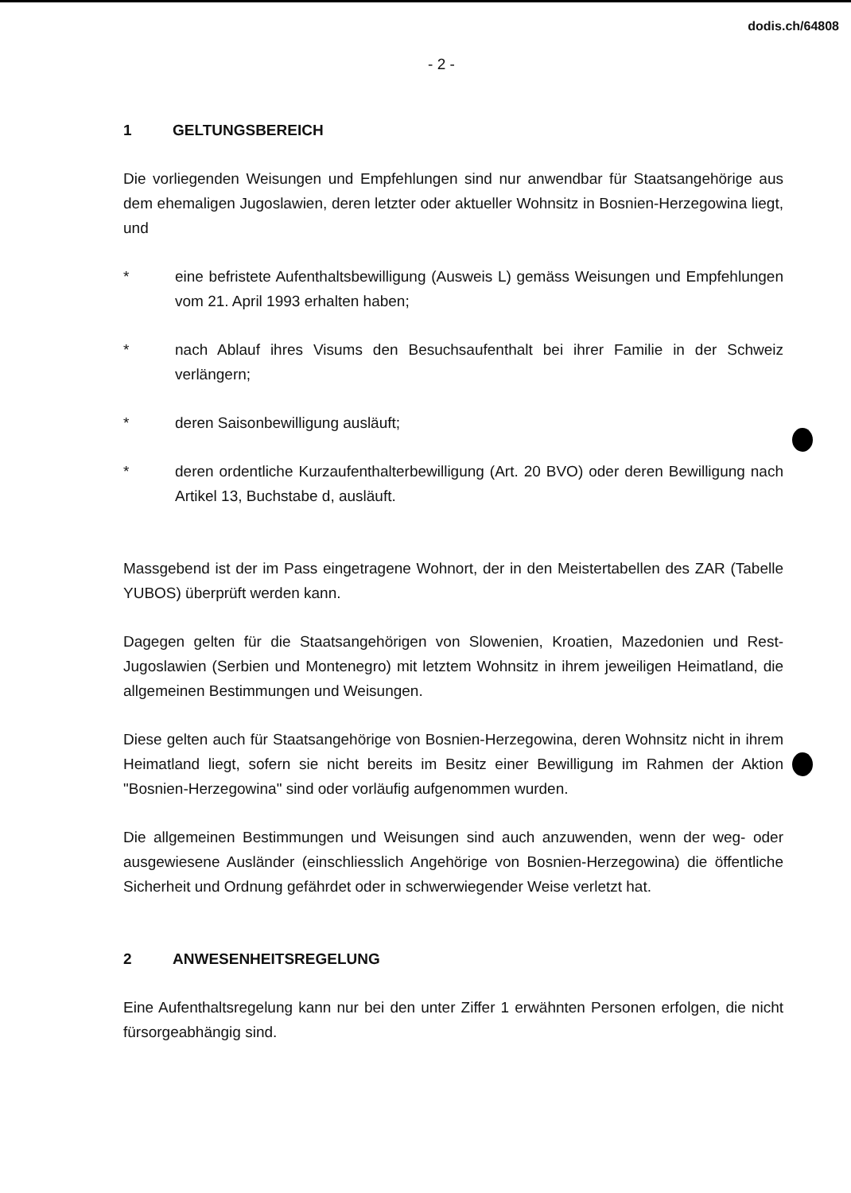dodis.ch/64808
- 2 -
1 GELTUNGSBEREICH
Die vorliegenden Weisungen und Empfehlungen sind nur anwendbar für Staatsange­hörige aus dem ehemaligen Jugoslawien, deren letzter oder aktueller Wohnsitz in Bosnien-Herzegowina liegt, und
* eine befristete Aufenthaltsbewilligung (Ausweis L) gemäss Weisungen und Empfehlungen vom 21. April 1993 erhalten haben;
* nach Ablauf ihres Visums den Besuchsaufenthalt bei ihrer Familie in der Schweiz verlängern;
* deren Saisonbewilligung ausläuft;
* deren ordentliche Kurzaufenthalterbewilligung (Art. 20 BVO) oder deren Bewil­ligung nach Artikel 13, Buchstabe d, ausläuft.
Massgebend ist der im Pass eingetragene Wohnort, der in den Meistertabellen des ZAR (Tabelle YUBOS) überprüft werden kann.
Dagegen gelten für die Staatsangehörigen von Slowenien, Kroatien, Mazedonien und Rest-Jugoslawien (Serbien und Montenegro) mit letztem Wohnsitz in ihrem jeweiligen Heimatland, die allgemeinen Bestimmungen und Weisungen.
Diese gelten auch für Staatsangehörige von Bosnien-Herzegowina, deren Wohnsitz nicht in ihrem Heimatland liegt, sofern sie nicht bereits im Besitz einer Bewilligung im Rahmen der Aktion "Bosnien-Herzegowina" sind oder vorläufig aufgenommen wur­den.
Die allgemeinen Bestimmungen und Weisungen sind auch anzuwenden, wenn der weg- oder ausgewiesene Ausländer (einschliesslich Angehörige von Bosnien-Herze­gowina) die öffentliche Sicherheit und Ordnung gefährdet oder in schwerwiegender Weise verletzt hat.
2 ANWESENHEITSREGELUNG
Eine Aufenthaltsregelung kann nur bei den unter Ziffer 1 erwähnten Personen erfol­gen, die nicht fürsorgeabhängig sind.